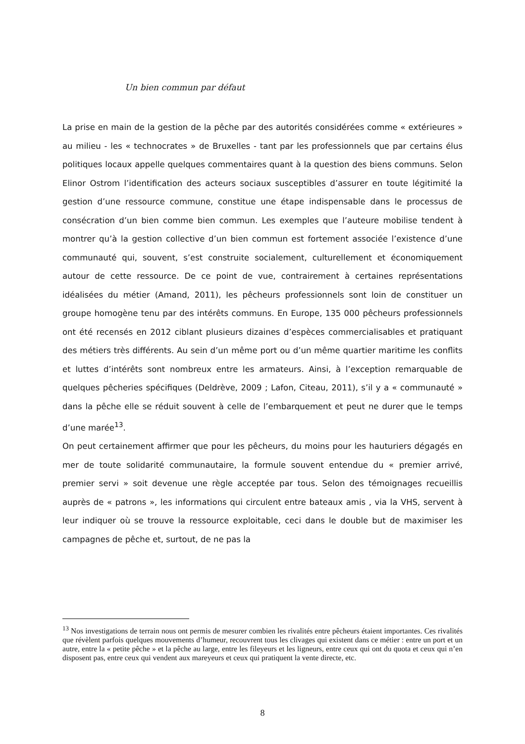Un bien commun par défaut
La prise en main de la gestion de la pêche par des autorités considérées comme « extérieures » au milieu - les « technocrates » de Bruxelles - tant par les professionnels que par certains élus politiques locaux appelle quelques commentaires quant à la question des biens communs. Selon Elinor Ostrom l’identification des acteurs sociaux susceptibles d’assurer en toute légitimité la gestion d’une ressource commune, constitue une étape indispensable dans le processus de consécration d’un bien comme bien commun. Les exemples que l’auteure mobilise tendent à montrer qu’à la gestion collective d’un bien commun est fortement associée l’existence d’une communauté qui, souvent, s’est construite socialement, culturellement et économiquement autour de cette ressource. De ce point de vue, contrairement à certaines représentations idéalisées du métier (Amand, 2011), les pêcheurs professionnels sont loin de constituer un groupe homogène tenu par des intérêts communs. En Europe, 135 000 pêcheurs professionnels ont été recensés en 2012 ciblant plusieurs dizaines d’espèces commercialisables et pratiquant des métiers très différents. Au sein d’un même port ou d’un même quartier maritime les conflits et luttes d’intérêts sont nombreux entre les armateurs. Ainsi, à l’exception remarquable de quelques pêcheries spécifiques (Deldrève, 2009 ; Lafon, Citeau, 2011), s’il y a « communauté » dans la pêche elle se réduit souvent à celle de l’embarquement et peut ne durer que le temps d’une marée<sup>13</sup>.
On peut certainement affirmer que pour les pêcheurs, du moins pour les hauturiers dégagés en mer de toute solidarité communautaire, la formule souvent entendue du « premier arrivé, premier servi » soit devenue une règle acceptée par tous. Selon des témoignages recueillis auprès de « patrons », les informations qui circulent entre bateaux amis , via la VHS, servent à leur indiquer où se trouve la ressource exploitable, ceci dans le double but de maximiser les campagnes de pêche et, surtout, de ne pas la
<sup>13</sup> Nos investigations de terrain nous ont permis de mesurer combien les rivalités entre pêcheurs étaient importantes. Ces rivalités que révèlent parfois quelques mouvements d’humeur, recouvrent tous les clivages qui existent dans ce métier : entre un port et un autre, entre la « petite pêche » et la pêche au large, entre les fileyeurs et les ligneurs, entre ceux qui ont du quota et ceux qui n’en disposent pas, entre ceux qui vendent aux mareyeurs et ceux qui pratiquent la vente directe, etc.
8